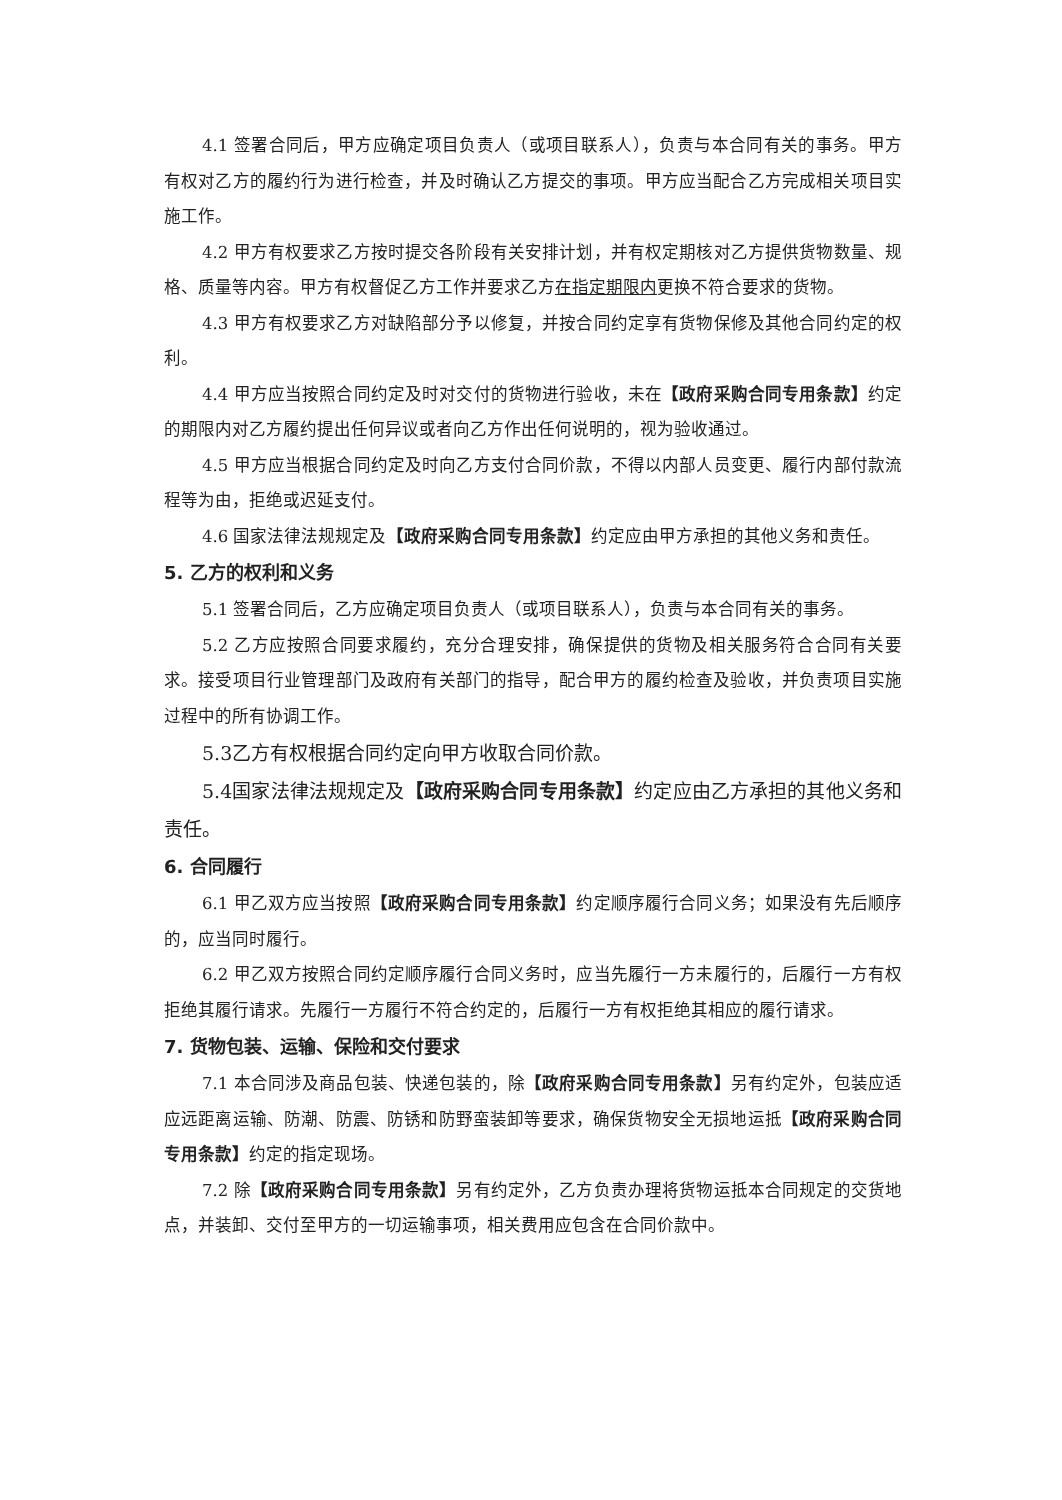4.1 签署合同后，甲方应确定项目负责人（或项目联系人），负责与本合同有关的事务。甲方有权对乙方的履约行为进行检查，并及时确认乙方提交的事项。甲方应当配合乙方完成相关项目实施工作。
4.2 甲方有权要求乙方按时提交各阶段有关安排计划，并有权定期核对乙方提供货物数量、规格、质量等内容。甲方有权督促乙方工作并要求乙方在指定期限内更换不符合要求的货物。
4.3 甲方有权要求乙方对缺陷部分予以修复，并按合同约定享有货物保修及其他合同约定的权利。
4.4 甲方应当按照合同约定及时对交付的货物进行验收，未在【政府采购合同专用条款】约定的期限内对乙方履约提出任何异议或者向乙方作出任何说明的，视为验收通过。
4.5 甲方应当根据合同约定及时向乙方支付合同价款，不得以内部人员变更、履行内部付款流程等为由，拒绝或迟延支付。
4.6 国家法律法规规定及【政府采购合同专用条款】约定应由甲方承担的其他义务和责任。
5. 乙方的权利和义务
5.1 签署合同后，乙方应确定项目负责人（或项目联系人），负责与本合同有关的事务。
5.2 乙方应按照合同要求履约，充分合理安排，确保提供的货物及相关服务符合合同有关要求。接受项目行业管理部门及政府有关部门的指导，配合甲方的履约检查及验收，并负责项目实施过程中的所有协调工作。
5.3乙方有权根据合同约定向甲方收取合同价款。
5.4国家法律法规规定及【政府采购合同专用条款】约定应由乙方承担的其他义务和责任。
6. 合同履行
6.1 甲乙双方应当按照【政府采购合同专用条款】约定顺序履行合同义务；如果没有先后顺序的，应当同时履行。
6.2 甲乙双方按照合同约定顺序履行合同义务时，应当先履行一方未履行的，后履行一方有权拒绝其履行请求。先履行一方履行不符合约定的，后履行一方有权拒绝其相应的履行请求。
7. 货物包装、运输、保险和交付要求
7.1 本合同涉及商品包装、快递包装的，除【政府采购合同专用条款】另有约定外，包装应适应远距离运输、防潮、防震、防锈和防野蛮装卸等要求，确保货物安全无损地运抵【政府采购合同专用条款】约定的指定现场。
7.2 除【政府采购合同专用条款】另有约定外，乙方负责办理将货物运抵本合同规定的交货地点，并装卸、交付至甲方的一切运输事项，相关费用应包含在合同价款中。